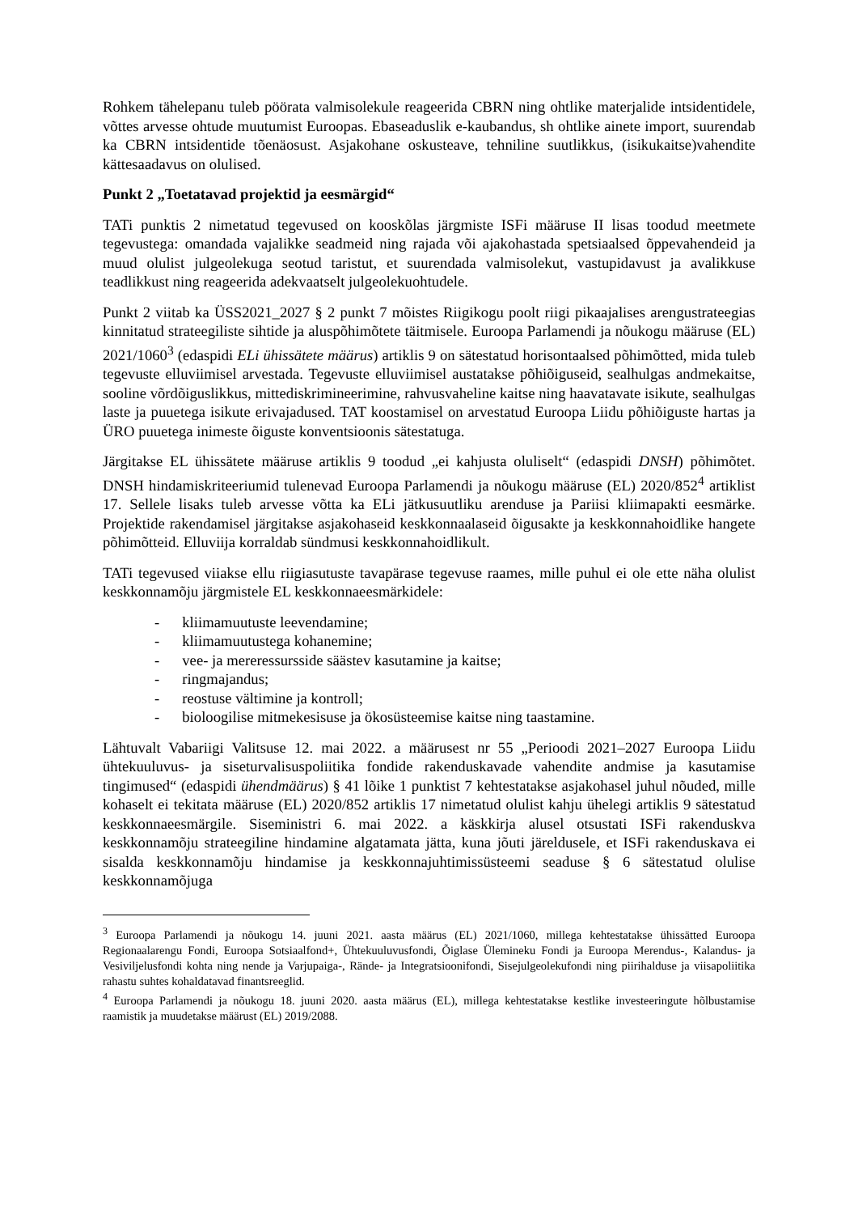Rohkem tähelepanu tuleb pöörata valmisolekule reageerida CBRN ning ohtlike materjalide intsidentidele, võttes arvesse ohtude muutumist Euroopas. Ebaseaduslik e-kaubandus, sh ohtlike ainete import, suurendab ka CBRN intsidentide tõenäosust. Asjakohane oskusteave, tehniline suutlikkus, (isikukaitse)vahendite kättesaadavus on olulised.
Punkt 2 „Toetatavad projektid ja eesmärgid“
TATi punktis 2 nimetatud tegevused on kooskõlas järgmiste ISFi määruse II lisas toodud meetmete tegevustega: omandada vajalikke seadmeid ning rajada või ajakohastada spetsiaalsed õppevahendeid ja muud olulist julgeolekuga seotud taristut, et suurendada valmisolekut, vastupidavust ja avalikkuse teadlikkust ning reageerida adekvaatselt julgeolekuohtudele.
Punkt 2 viitab ka ÜSS2021_2027 § 2 punkt 7 mõistes Riigikogu poolt riigi pikaajalises arengustrateegias kinnitatud strateegiliste sihtide ja aluspõhimõtete täitmisele. Euroopa Parlamendi ja nõukogu määruse (EL) 2021/1060<sup>3</sup> (edaspidi ELi ühissätete määrus) artiklis 9 on sätestatud horisontaalsed põhimõtted, mida tuleb tegevuste elluviimisel arvestada. Tegevuste elluviimisel austatakse põhiõiguseid, sealhulgas andmekaitse, sooline võrdõiguslikkus, mittediskrimineerimine, rahvusvaheline kaitse ning haavatavate isikute, sealhulgas laste ja puuetega isikute erivajadused. TAT koostamisel on arvestatud Euroopa Liidu põhiõiguste hartas ja ÜRO puuetega inimeste õiguste konventsioonis sätestatuga.
Järgitakse EL ühissätete määruse artiklis 9 toodud „ei kahjusta oluliselt“ (edaspidi DNSH) põhimõtet. DNSH hindamiskriteeriumid tulenevad Euroopa Parlamendi ja nõukogu määruse (EL) 2020/852<sup>4</sup> artiklist 17. Sellele lisaks tuleb arvesse võtta ka ELi jätkusuutliku arenduse ja Pariisi kliimapakti eesmärke. Projektide rakendamisel järgitakse asjakohaseid keskkonnaalaseid õigusakte ja keskkonnahoidlike hangete põhimõtteid. Elluviija korraldab sündmusi keskkonnahoidlikult.
TATi tegevused viiakse ellu riigiasutuste tavapärase tegevuse raames, mille puhul ei ole ette näha olulist keskkonnamõju järgmistele EL keskkonnaeesmärkidele:
- kliimamuutuste leevendamine;
- kliimamuutustega kohanemine;
- vee- ja mereressursside säästev kasutamine ja kaitse;
- ringmajandus;
- reostuse vältimine ja kontroll;
- bioloogilise mitmekesisuse ja ökosüsteemise kaitse ning taastamine.
Lähtuvalt Vabariigi Valitsuse 12. mai 2022. a määrusest nr 55 „Perioodi 2021–2027 Euroopa Liidu ühtekuuluvus- ja siseturvalisuspoliitika fondide rakenduskavade vahendite andmise ja kasutamise tingimused“ (edaspidi ühendmäärus) § 41 lõike 1 punktist 7 kehtestatakse asjakohasel juhul nõuded, mille kohaselt ei tekitata määruse (EL) 2020/852 artiklis 17 nimetatud olulist kahju ühelegi artiklis 9 sätestatud keskkonnaeesmärgile. Siseministri 6. mai 2022. a käskkirja alusel otsustati ISFi rakenduskva keskkonnamõju strateegiline hindamine algatamata jätta, kuna jõuti järeldusele, et ISFi rakenduskava ei sisalda keskkonnamõju hindamise ja keskkonnajuhtimissüsteemi seaduse § 6 sätestatud olulise keskkonnamõjuga
<sup>3</sup> Euroopa Parlamendi ja nõukogu 14. juuni 2021. aasta määrus (EL) 2021/1060, millega kehtestatakse ühissätted Euroopa Regionaalarengu Fondi, Euroopa Sotsiaalfond+, Ühtekuuluvusfondi, Õiglase Ülemineku Fondi ja Euroopa Merendus-, Kalandus- ja Vesiviljelusfondi kohta ning nende ja Varjupaiga-, Rände- ja Integratsioonifondi, Sisejulgeolekufondi ning piirihalduse ja viisapoliitika rahastu suhtes kohaldatavad finantsreeglid.
<sup>4</sup> Euroopa Parlamendi ja nõukogu 18. juuni 2020. aasta määrus (EL), millega kehtestatakse kestlike investeeringute hõlbustamise raamistik ja muudetakse määrust (EL) 2019/2088.